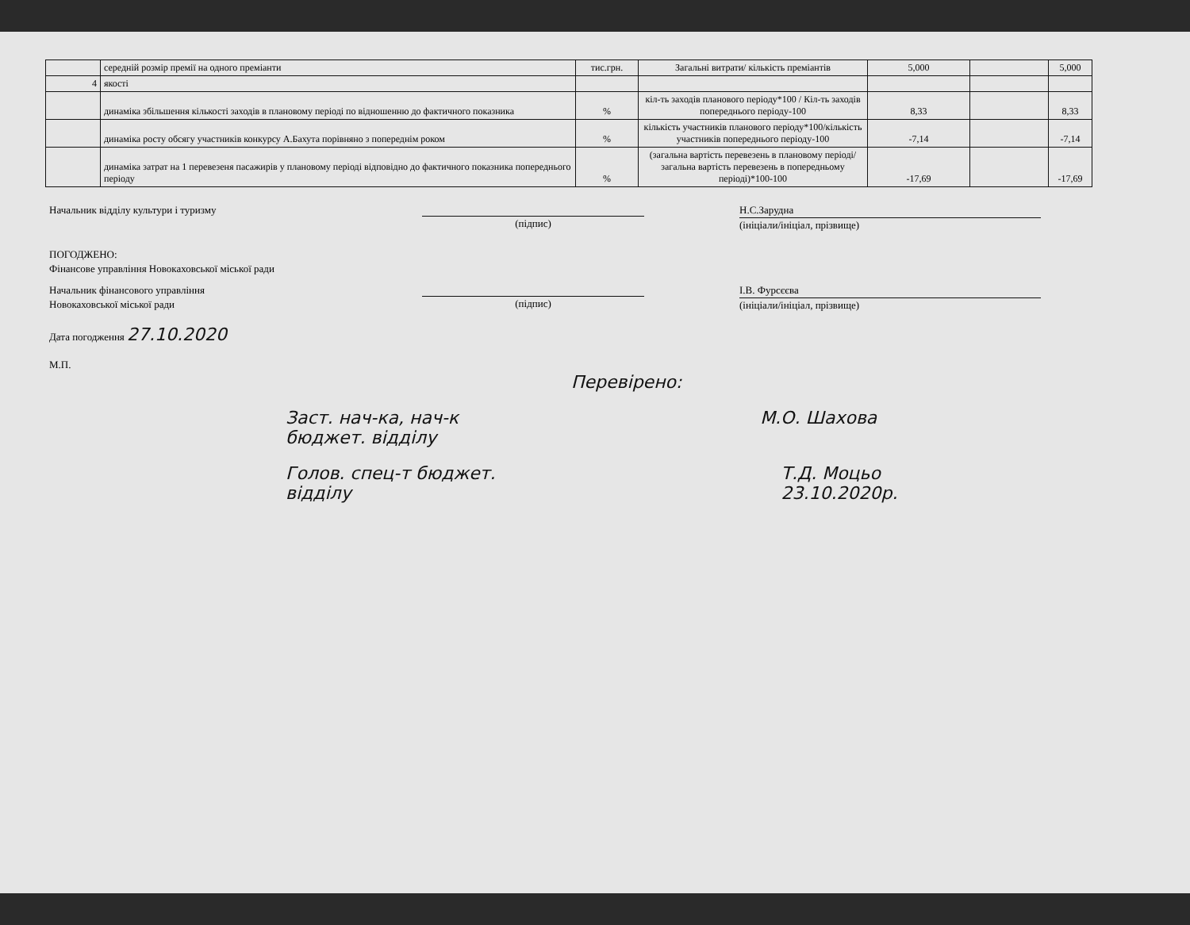| | середній розмір премії на одного преміанти | тис.грн. | Загальні витрати/ кількість преміантів | 5,000 | | 5,000 |
| 4 | якості | | | | | |
| | динаміка збільшення кількості заходів в плановому періоді по відношенню до фактичного показника | % | кіл-ть заходів планового періоду*100 / Кіл-ть заходів попереднього періоду-100 | 8,33 | | 8,33 |
| | динаміка росту обсягу участників конкурсу А.Бахута порівняно з попереднім роком | % | кількість участників планового періоду*100/кількість участників попереднього періоду-100 | -7,14 | | -7,14 |
| | динаміка затрат на 1 перевезеня пасажирів у плановому періоді відповідно до фактичного показника попереднього періоду | % | (загальна вартість перевезень в плановому періоді/загальна вартість перевезень в попередньому періоді)*100-100 | -17,69 | | -17,69 |
Начальник відділу культури і туризму
(підпис)
Н.С.Зарудна
(ініціали/ініціал, прізвище)
ПОГОДЖЕНО:
Фінансове управління Новокаховської міської ради
Начальник фінансового управління
Новокаховської міської ради
(підпис)
І.В. Фурсєєва
(ініціали/ініціал, прізвище)
Дата погодження 27.10.2020
М.П.
Перевірено:
Заст. нач-ка, нач-к
бюджет. відділу
М.О. Шахова
Голов. спец-т бюджет.
відділу
Т.Д. Моцьо
23.10.2020р.